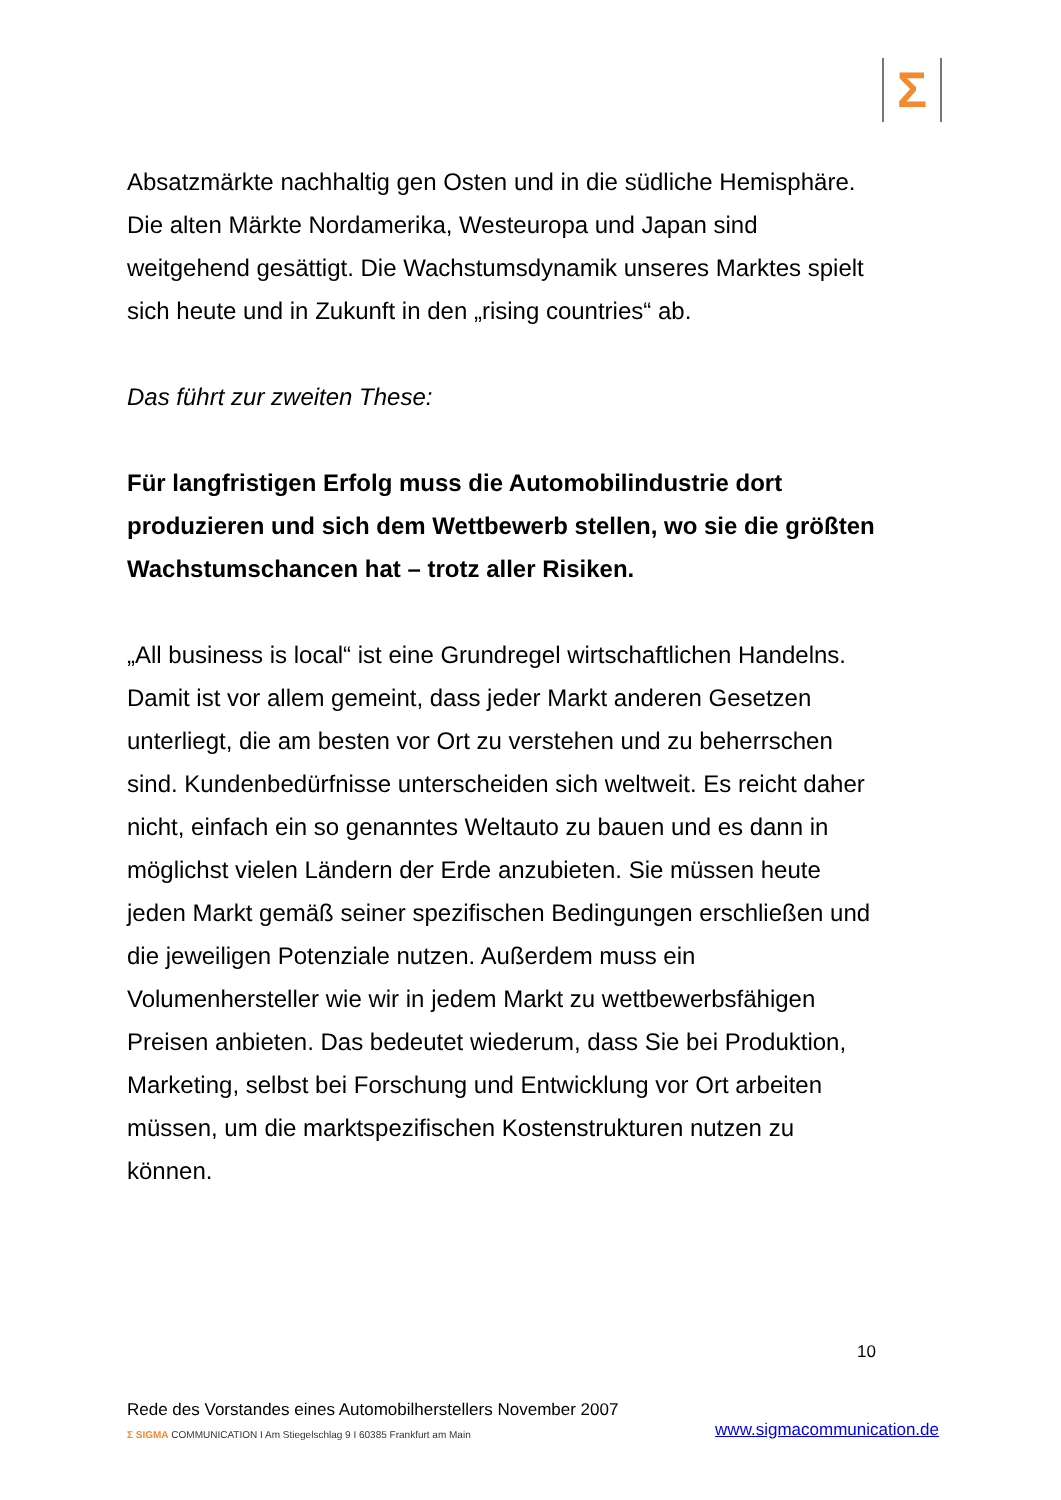Σ
Absatzmärkte nachhaltig gen Osten und in die südliche Hemisphäre. Die alten Märkte Nordamerika, Westeuropa und Japan sind weitgehend gesättigt. Die Wachstumsdynamik unseres Marktes spielt sich heute und in Zukunft in den „rising countries“ ab.
Das führt zur zweiten These:
Für langfristigen Erfolg muss die Automobilindustrie dort produzieren und sich dem Wettbewerb stellen, wo sie die größten Wachstumschancen hat – trotz aller Risiken.
„All business is local“ ist eine Grundregel wirtschaftlichen Handelns. Damit ist vor allem gemeint, dass jeder Markt anderen Gesetzen unterliegt, die am besten vor Ort zu verstehen und zu beherrschen sind. Kundenbedürfnisse unterscheiden sich weltweit. Es reicht daher nicht, einfach ein so genanntes Weltauto zu bauen und es dann in möglichst vielen Ländern der Erde anzubieten. Sie müssen heute jeden Markt gemäß seiner spezifischen Bedingungen erschließen und die jeweiligen Potenziale nutzen. Außerdem muss ein Volumenhersteller wie wir in jedem Markt zu wettbewerbsfähigen Preisen anbieten. Das bedeutet wiederum, dass Sie bei Produktion, Marketing, selbst bei Forschung und Entwicklung vor Ort arbeiten müssen, um die marktspezifischen Kostenstrukturen nutzen zu können.
10
Rede des Vorstandes eines Automobilherstellers November 2007
Σ SIGMA COMMUNICATION I Am Stiegelschlag 9 I 60385 Frankfurt am Main www.sigmacommunication.de